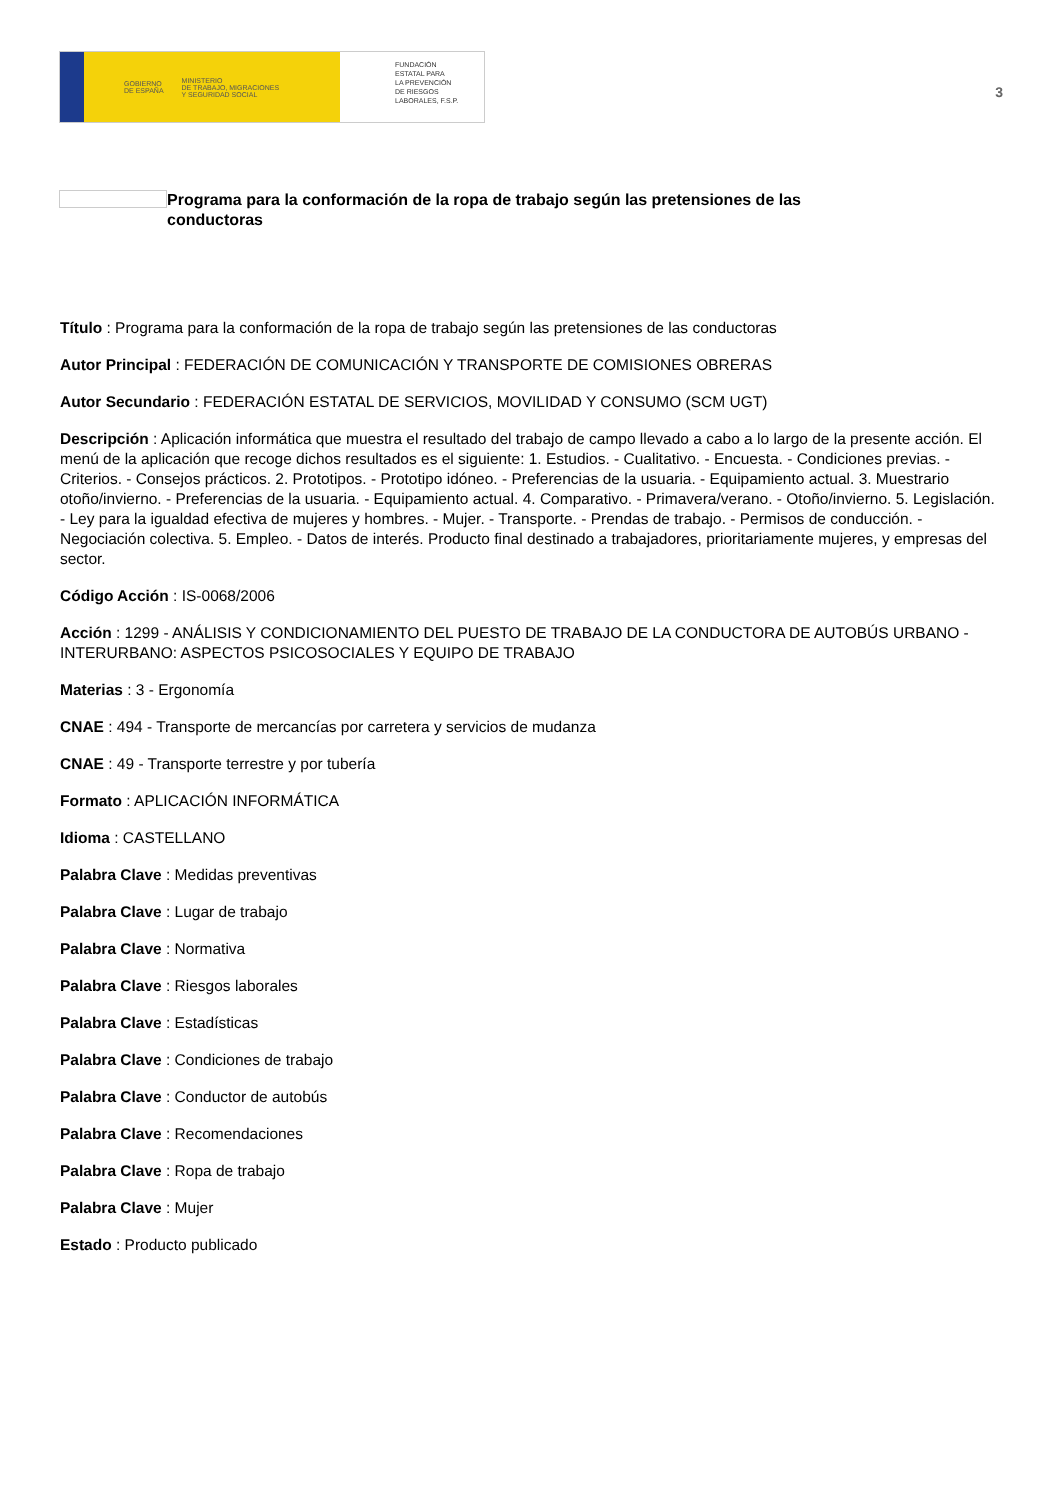GOBIERNO
DE ESPAÑA MINISTERIO
DE TRABAJO, MIGRACIONES
Y SEGURIDAD SOCIAL
FUNDACIÓN
ESTATAL PARA
LA PREVENCIÓN
DE RIESGOS
LABORALES, F.S.P.
3
Programa para la conformación de la ropa de trabajo según las pretensiones de las conductoras
Título : Programa para la conformación de la ropa de trabajo según las pretensiones de las conductoras
Autor Principal : FEDERACIÓN DE COMUNICACIÓN Y TRANSPORTE DE COMISIONES OBRERAS
Autor Secundario : FEDERACIÓN ESTATAL DE SERVICIOS, MOVILIDAD Y CONSUMO (SCM UGT)
Descripción : Aplicación informática que muestra el resultado del trabajo de campo llevado a cabo a lo largo de la presente acción. El menú de la aplicación que recoge dichos resultados es el siguiente: 1. Estudios. - Cualitativo. - Encuesta. - Condiciones previas. - Criterios. - Consejos prácticos. 2. Prototipos. - Prototipo idóneo. - Preferencias de la usuaria. - Equipamiento actual. 3. Muestrario otoño/invierno. - Preferencias de la usuaria. - Equipamiento actual. 4. Comparativo. - Primavera/verano. - Otoño/invierno. 5. Legislación. - Ley para la igualdad efectiva de mujeres y hombres. - Mujer. - Transporte. - Prendas de trabajo. - Permisos de conducción. - Negociación colectiva. 5. Empleo. - Datos de interés. Producto final destinado a trabajadores, prioritariamente mujeres, y empresas del sector.
Código Acción : IS-0068/2006
Acción : 1299 - ANÁLISIS Y CONDICIONAMIENTO DEL PUESTO DE TRABAJO DE LA CONDUCTORA DE AUTOBÚS URBANO - INTERURBANO: ASPECTOS PSICOSOCIALES Y EQUIPO DE TRABAJO
Materias : 3 - Ergonomía
CNAE : 494 - Transporte de mercancías por carretera y servicios de mudanza
CNAE : 49 - Transporte terrestre y por tubería
Formato : APLICACIÓN INFORMÁTICA
Idioma : CASTELLANO
Palabra Clave : Medidas preventivas
Palabra Clave : Lugar de trabajo
Palabra Clave : Normativa
Palabra Clave : Riesgos laborales
Palabra Clave : Estadísticas
Palabra Clave : Condiciones de trabajo
Palabra Clave : Conductor de autobús
Palabra Clave : Recomendaciones
Palabra Clave : Ropa de trabajo
Palabra Clave : Mujer
Estado : Producto publicado